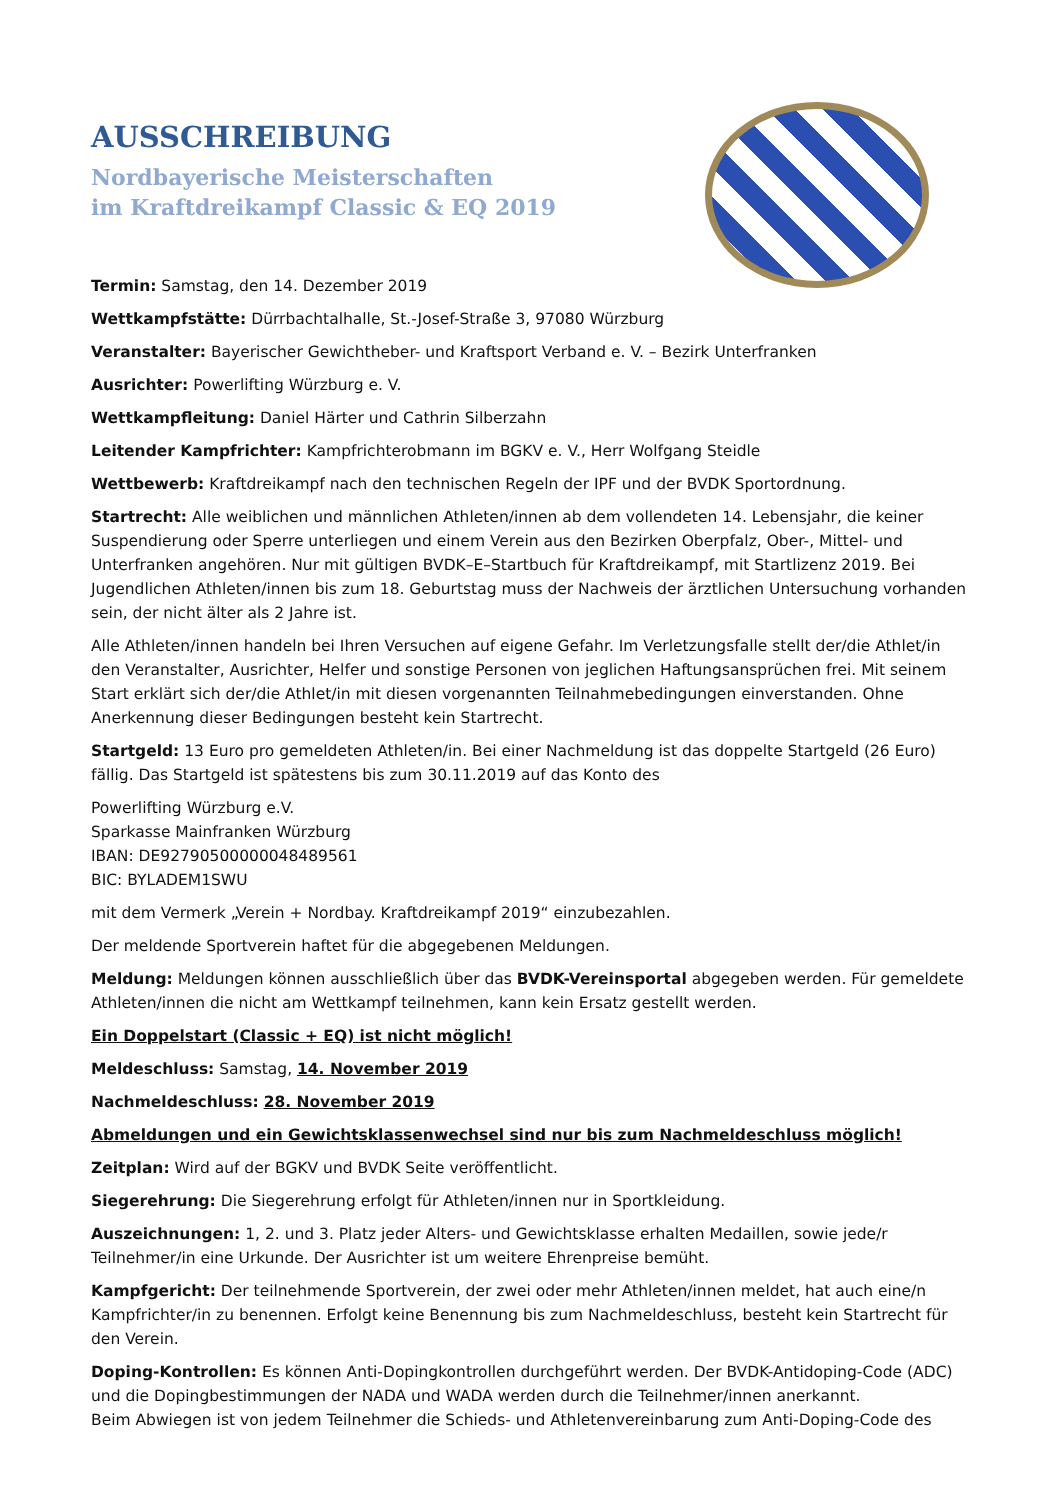AUSSCHREIBUNG
Nordbayerische Meisterschaften
im Kraftdreikampf Classic & EQ 2019
Termin: Samstag, den 14. Dezember 2019
Wettkampfstätte: Dürrbachtalhalle, St.-Josef-Straße 3, 97080 Würzburg
Veranstalter: Bayerischer Gewichtheber- und Kraftsport Verband e. V. – Bezirk Unterfranken
Ausrichter: Powerlifting Würzburg e. V.
Wettkampfleitung: Daniel Härter und Cathrin Silberzahn
Leitender Kampfrichter: Kampfrichterobmann im BGKV e. V., Herr Wolfgang Steidle
Wettbewerb: Kraftdreikampf nach den technischen Regeln der IPF und der BVDK Sportordnung.
Startrecht: Alle weiblichen und männlichen Athleten/innen ab dem vollendeten 14. Lebensjahr, die keiner Suspendierung oder Sperre unterliegen und einem Verein aus den Bezirken Oberpfalz, Ober-, Mittel- und Unterfranken angehören. Nur mit gültigen BVDK–E–Startbuch für Kraftdreikampf, mit Startlizenz 2019. Bei Jugendlichen Athleten/innen bis zum 18. Geburtstag muss der Nachweis der ärztlichen Untersuchung vorhanden sein, der nicht älter als 2 Jahre ist.
Alle Athleten/innen handeln bei Ihren Versuchen auf eigene Gefahr. Im Verletzungsfalle stellt der/die Athlet/in den Veranstalter, Ausrichter, Helfer und sonstige Personen von jeglichen Haftungsansprüchen frei. Mit seinem Start erklärt sich der/die Athlet/in mit diesen vorgenannten Teilnahmebedingungen einverstanden. Ohne Anerkennung dieser Bedingungen besteht kein Startrecht.
Startgeld: 13 Euro pro gemeldeten Athleten/in. Bei einer Nachmeldung ist das doppelte Startgeld (26 Euro) fällig. Das Startgeld ist spätestens bis zum 30.11.2019 auf das Konto des
Powerlifting Würzburg e.V.
Sparkasse Mainfranken Würzburg
IBAN: DE92790500000048489561
BIC: BYLADEM1SWU
mit dem Vermerk „Verein + Nordbay. Kraftdreikampf 2019“ einzubezahlen.
Der meldende Sportverein haftet für die abgegebenen Meldungen.
Meldung: Meldungen können ausschließlich über das BVDK-Vereinsportal abgegeben werden. Für gemeldete Athleten/innen die nicht am Wettkampf teilnehmen, kann kein Ersatz gestellt werden.
Ein Doppelstart (Classic + EQ) ist nicht möglich!
Meldeschluss: Samstag, 14. November 2019
Nachmeldeschluss: 28. November 2019
Abmeldungen und ein Gewichtsklassenwechsel sind nur bis zum Nachmeldeschluss möglich!
Zeitplan: Wird auf der BGKV und BVDK Seite veröffentlicht.
Siegerehrung: Die Siegerehrung erfolgt für Athleten/innen nur in Sportkleidung.
Auszeichnungen: 1, 2. und 3. Platz jeder Alters- und Gewichtsklasse erhalten Medaillen, sowie jede/r Teilnehmer/in eine Urkunde. Der Ausrichter ist um weitere Ehrenpreise bemüht.
Kampfgericht: Der teilnehmende Sportverein, der zwei oder mehr Athleten/innen meldet, hat auch eine/n Kampfrichter/in zu benennen. Erfolgt keine Benennung bis zum Nachmeldeschluss, besteht kein Startrecht für den Verein.
Doping-Kontrollen: Es können Anti-Dopingkontrollen durchgeführt werden. Der BVDK-Antidoping-Code (ADC) und die Dopingbestimmungen der NADA und WADA werden durch die Teilnehmer/innen anerkannt.
Beim Abwiegen ist von jedem Teilnehmer die Schieds- und Athletenvereinbarung zum Anti-Doping-Code des